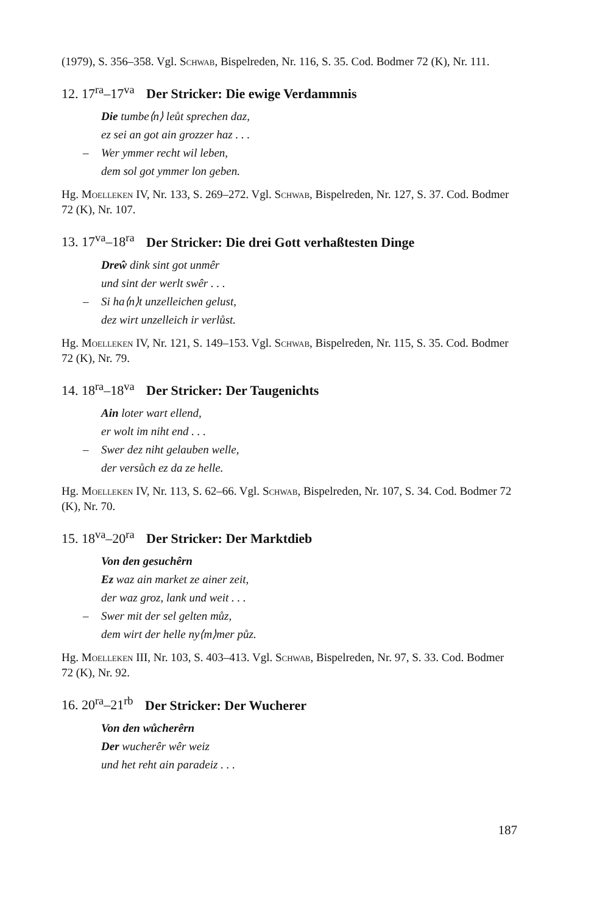(1979), S. 356–358. Vgl. Schwab, Bispelreden, Nr. 116, S. 35. Cod. Bodmer 72 (K), Nr. 111.
12. 17<sup>ra</sup>–17<sup>va</sup> Der Stricker: Die ewige Verdammnis
Die tumbe⟨n⟩ leůt sprechen daz,
ez sei an got ain grozzer haz . . .
– Wer ymmer recht wil leben,
dem sol got ymmer lon geben.
Hg. Moelleken IV, Nr. 133, S. 269–272. Vgl. Schwab, Bispelreden, Nr. 127, S. 37. Cod. Bodmer 72 (K), Nr. 107.
13. 17<sup>va</sup>–18<sup>ra</sup> Der Stricker: Die drei Gott verhaßtesten Dinge
Dreŵ dink sint got unmêr
und sint der werlt swêr . . .
– Si ha⟨n⟩t unzelleichen gelust,
dez wirt unzelleich ir verlůst.
Hg. Moelleken IV, Nr. 121, S. 149–153. Vgl. Schwab, Bispelreden, Nr. 115, S. 35. Cod. Bodmer 72 (K), Nr. 79.
14. 18<sup>ra</sup>–18<sup>va</sup> Der Stricker: Der Taugenichts
Ain loter wart ellend,
er wolt im niht end . . .
– Swer dez niht gelauben welle,
der versůch ez da ze helle.
Hg. Moelleken IV, Nr. 113, S. 62–66. Vgl. Schwab, Bispelreden, Nr. 107, S. 34. Cod. Bodmer 72 (K), Nr. 70.
15. 18<sup>va</sup>–20<sup>ra</sup> Der Stricker: Der Marktdieb
Von den gesuchêrn
Ez waz ain market ze ainer zeit,
der waz groz, lank und weit . . .
– Swer mit der sel gelten můz,
dem wirt der helle ny⟨m⟩mer půz.
Hg. Moelleken III, Nr. 103, S. 403–413. Vgl. Schwab, Bispelreden, Nr. 97, S. 33. Cod. Bodmer 72 (K), Nr. 92.
16. 20<sup>ra</sup>–21<sup>rb</sup> Der Stricker: Der Wucherer
Von den wůcherêrn
Der wucherêr wêr weiz
und het reht ain paradeiz . . .
187